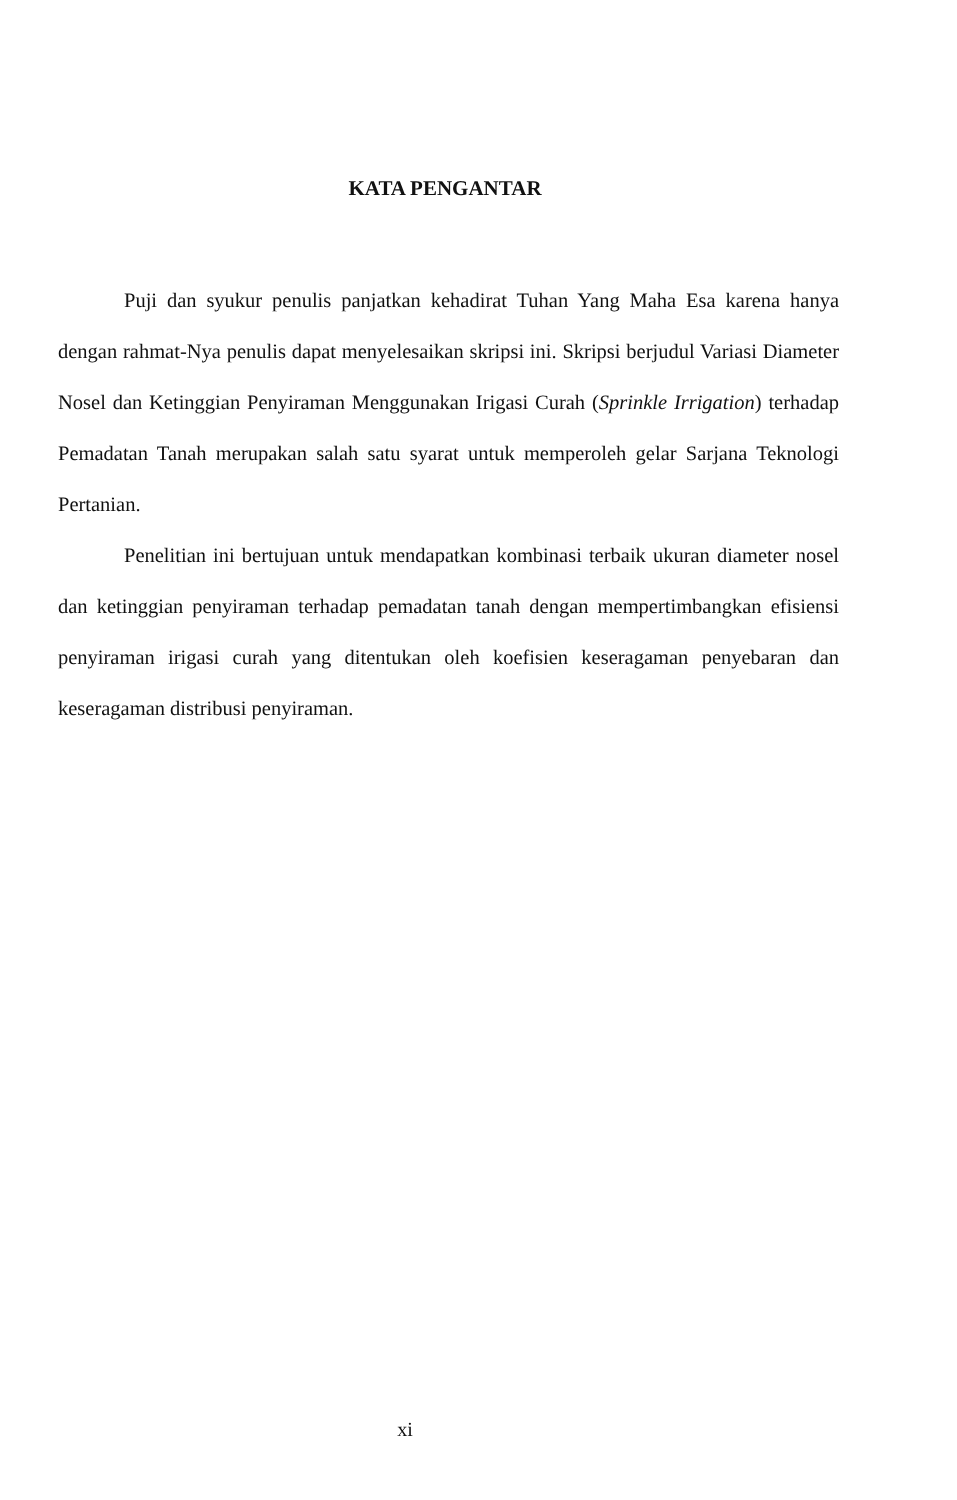KATA PENGANTAR
Puji dan syukur penulis panjatkan kehadirat Tuhan Yang Maha Esa karena hanya dengan rahmat-Nya penulis dapat menyelesaikan skripsi ini. Skripsi berjudul Variasi Diameter Nosel dan Ketinggian Penyiraman Menggunakan Irigasi Curah (Sprinkle Irrigation) terhadap Pemadatan Tanah merupakan salah satu syarat untuk memperoleh gelar Sarjana Teknologi Pertanian.
Penelitian ini bertujuan untuk mendapatkan kombinasi terbaik ukuran diameter nosel dan ketinggian penyiraman terhadap pemadatan tanah dengan mempertimbangkan efisiensi penyiraman irigasi curah yang ditentukan oleh koefisien keseragaman penyebaran dan keseragaman distribusi penyiraman.
xi